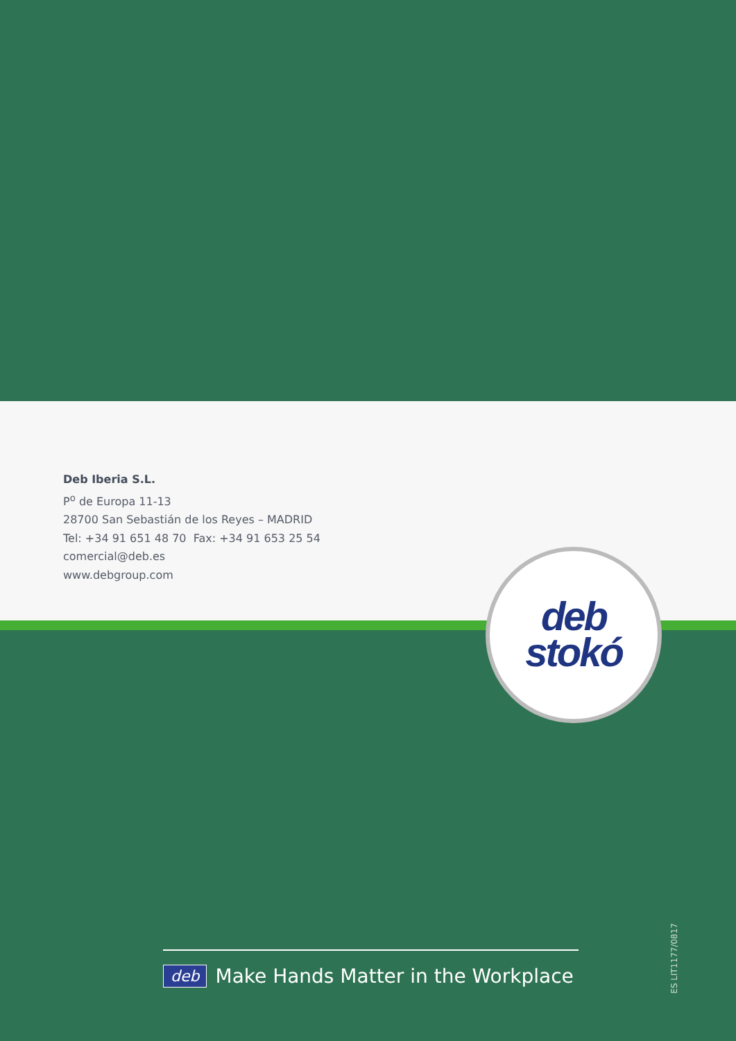Deb Iberia S.L.
P<sup>o</sup> de Europa 11-13
28700 San Sebastián de los Reyes – MADRID
Tel: +34 91 651 48 70 Fax: +34 91 653 25 54
comercial@deb.es
www.debgroup.com
deb
stokó
deb Make Hands Matter in the Workplace
ES LIT1177/0817